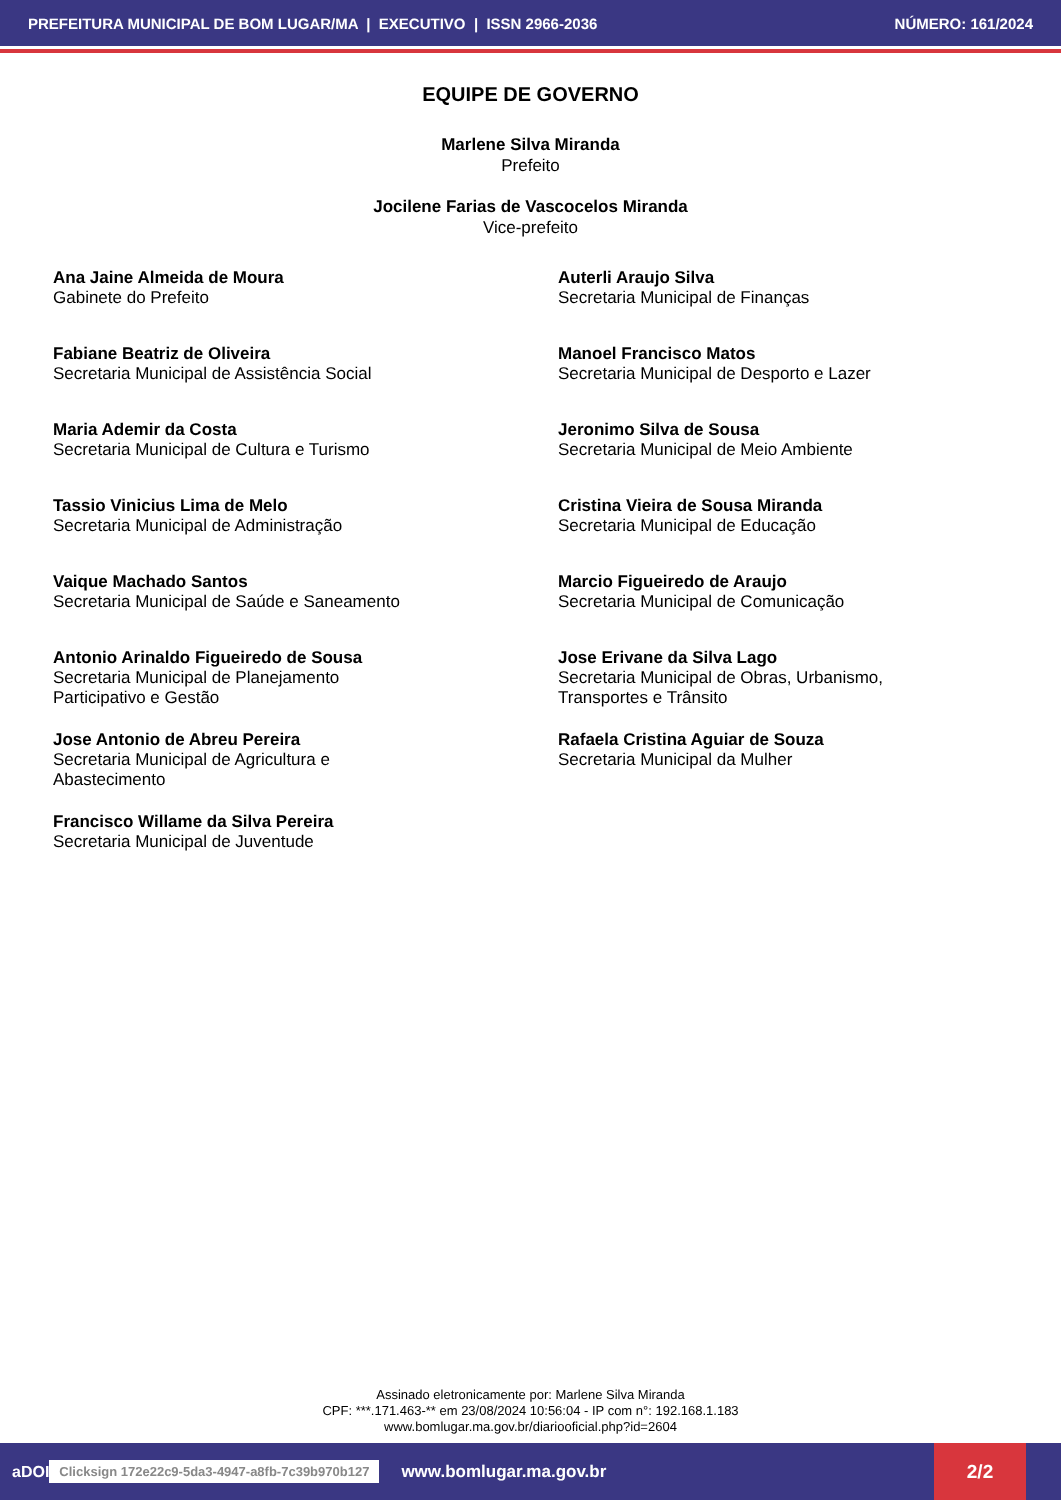PREFEITURA MUNICIPAL DE BOM LUGAR/MA | EXECUTIVO | ISSN 2966-2036 NÚMERO: 161/2024
EQUIPE DE GOVERNO
Marlene Silva Miranda
Prefeito
Jocilene Farias de Vascocelos Miranda
Vice-prefeito
Ana Jaine Almeida de Moura
Gabinete do Prefeito
Auterli Araujo Silva
Secretaria Municipal de Finanças
Fabiane Beatriz de Oliveira
Secretaria Municipal de Assistência Social
Manoel Francisco Matos
Secretaria Municipal de Desporto e Lazer
Maria Ademir da Costa
Secretaria Municipal de Cultura e Turismo
Jeronimo Silva de Sousa
Secretaria Municipal de Meio Ambiente
Tassio Vinicius Lima de Melo
Secretaria Municipal de Administração
Cristina Vieira de Sousa Miranda
Secretaria Municipal de Educação
Vaique Machado Santos
Secretaria Municipal de Saúde e Saneamento
Marcio Figueiredo de Araujo
Secretaria Municipal de Comunicação
Antonio Arinaldo Figueiredo de Sousa
Secretaria Municipal de Planejamento
Participativo e Gestão
Jose Erivane da Silva Lago
Secretaria Municipal de Obras, Urbanismo,
Transportes e Trânsito
Jose Antonio de Abreu Pereira
Secretaria Municipal de Agricultura e
Abastecimento
Rafaela Cristina Aguiar de Souza
Secretaria Municipal da Mulher
Francisco Willame da Silva Pereira
Secretaria Municipal de Juventude
Assinado eletronicamente por: Marlene Silva Miranda
CPF: ***.171.463-** em 23/08/2024 10:56:04 - IP com n°: 192.168.1.183
www.bomlugar.ma.gov.br/diariooficial.php?id=2604
aDOI Clicksign 172e22c9-5da3-4947-a8fb-7c39b970b127 www.bomlugar.ma.gov.br 2/2